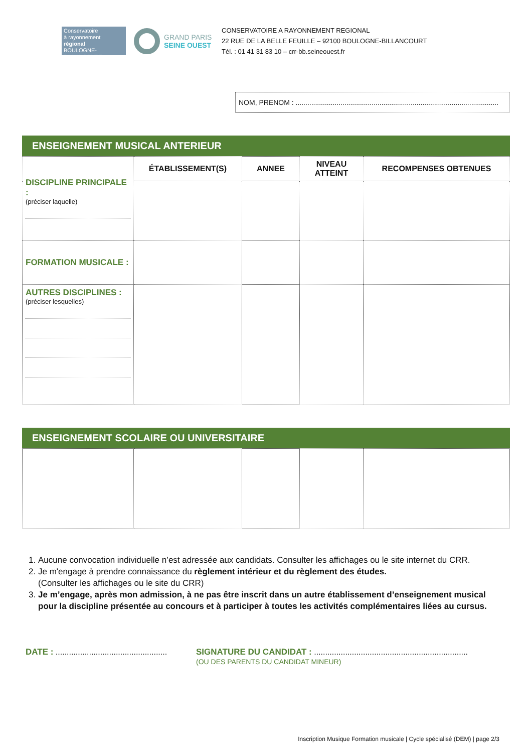Conservatoire
à rayonnement
régional
BOULOGNE-BILLANCOURT
GRAND PARIS
SEINE OUEST
CONSERVATOIRE A RAYONNEMENT REGIONAL
22 RUE DE LA BELLE FEUILLE – 92100 BOULOGNE-BILLANCOURT
Tél. : 01 41 31 83 10 – crr-bb.seineouest.fr
NOM, PRENOM : ........................................................................................................
ENSEIGNEMENT MUSICAL ANTERIEUR
| DISCIPLINE PRINCIPALE : (préciser laquelle) | ÉTABLISSEMENT(S) | ANNEE | NIVEAU ATTEINT | RECOMPENSES OBTENUES |
| FORMATION MUSICALE : | | | | |
| AUTRES DISCIPLINES : (préciser lesquelles) | | | | |
ENSEIGNEMENT SCOLAIRE OU UNIVERSITAIRE
1. Aucune convocation individuelle n’est adressée aux candidats. Consulter les affichages ou le site internet du CRR.
2. Je m'engage à prendre connaissance du règlement intérieur et du règlement des études.
(Consulter les affichages ou le site du CRR)
3. Je m’engage, après mon admission, à ne pas être inscrit dans un autre établissement d’enseignement musical pour la discipline présentée au concours et à participer à toutes les activités complémentaires liées au cursus.
DATE : ..................................................
SIGNATURE DU CANDIDAT : .....................................................................
(OU DES PARENTS DU CANDIDAT MINEUR)
Inscription Musique Formation musicale | Cycle spécialisé (DEM) | page 2/3